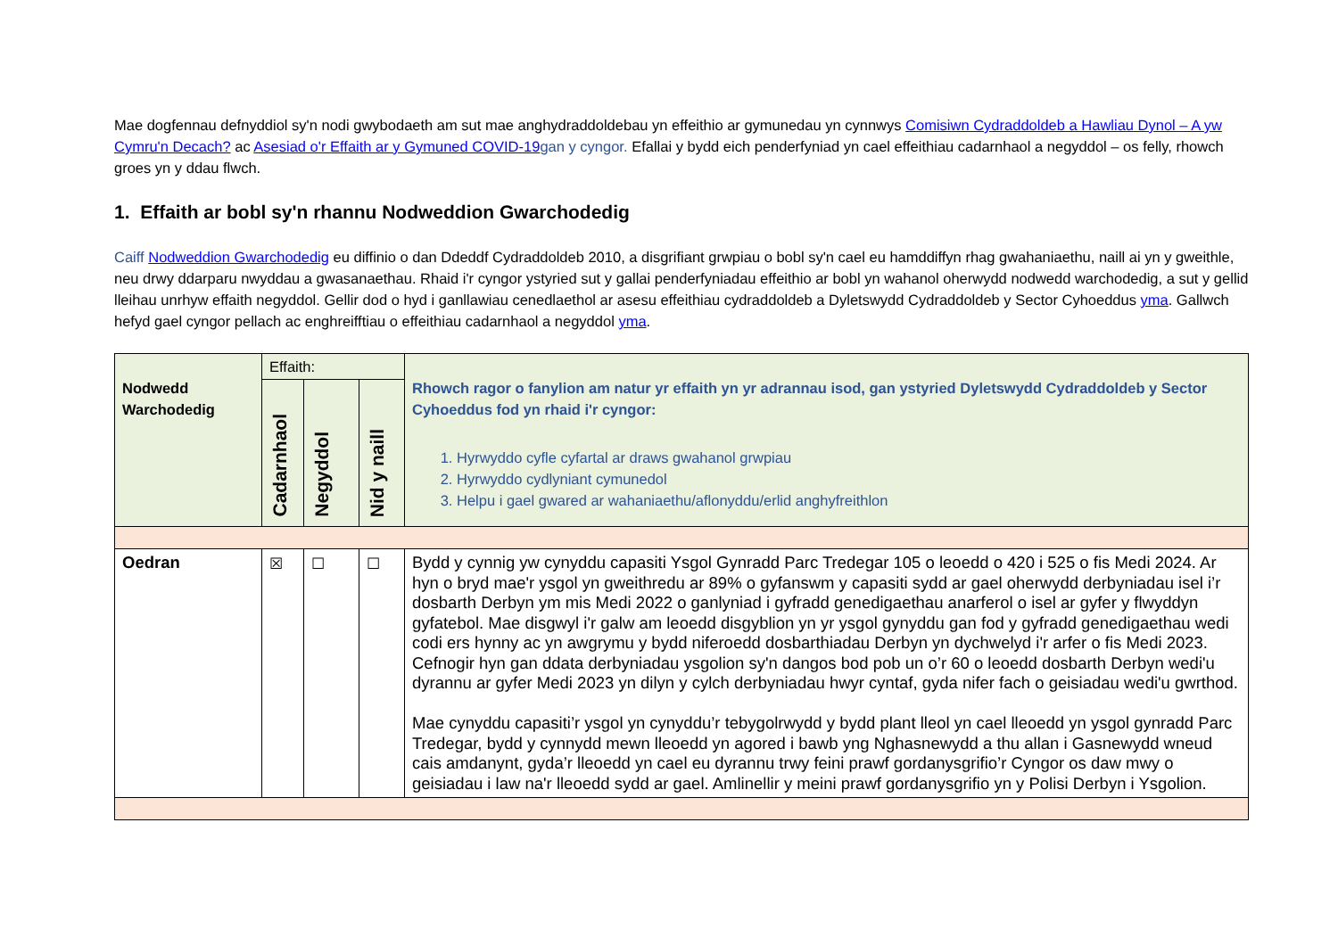Mae dogfennau defnyddiol sy'n nodi gwybodaeth am sut mae anghydraddoldebau yn effeithio ar gymunedau yn cynnwys Comisiwn Cydraddoldeb a Hawliau Dynol – A yw Cymru'n Decach? ac Asesiad o'r Effaith ar y Gymuned COVID-19 gan y cyngor. Efallai y bydd eich penderfyniad yn cael effeithiau cadarnhaol a negyddol – os felly, rhowch groes yn y ddau flwch.
1. Effaith ar bobl sy'n rhannu Nodweddion Gwarchodedig
Caiff Nodweddion Gwarchodedig eu diffinio o dan Ddeddf Cydraddoldeb 2010, a disgrifiant grwpiau o bobl sy'n cael eu hamddiffyn rhag gwahaniaethu, naill ai yn y gweithle, neu drwy ddarparu nwyddau a gwasanaethau. Rhaid i'r cyngor ystyried sut y gallai penderfyniadau effeithio ar bobl yn wahanol oherwydd nodwedd warchodedig, a sut y gellid lleihau unrhyw effaith negyddol. Gellir dod o hyd i ganllawiau cenedlaethol ar asesu effeithiau cydraddoldeb a Dyletswydd Cydraddoldeb y Sector Cyhoeddus yma. Gallwch hefyd gael cyngor pellach ac enghreifftiau o effeithiau cadarnhaol a negyddol yma.
| Nodwedd Warchodedig | Effaith: | | | Rhowch ragor o fanylion am natur yr effaith yn yr adrannau isod, gan ystyried Dyletswydd Cydraddoldeb y Sector Cyhoeddus fod yn rhaid i'r cyngor: 1. Hyrwyddo cyfle cyfartal ar draws gwahanol grwpiau 2. Hyrwyddo cydlyniant cymunedol 3. Helpu i gael gwared ar wahaniaethu/aflonyddu/erlid anghyfreithlon |
| | Cadarnhaol | Negyddol | Nid y naill | |
| Oedran | ☒ | ☐ | ☐ | Bydd y cynnig yw cynyddu capasiti Ysgol Gynradd Parc Tredegar 105 o leoedd o 420 i 525 o fis Medi 2024. Ar hyn o bryd mae'r ysgol yn gweithredu ar 89% o gyfanswm y capasiti sydd ar gael oherwydd derbyniadau isel i’r dosbarth Derbyn ym mis Medi 2022 o ganlyniad i gyfradd genedigaethau anarferol o isel ar gyfer y flwyddyn gyfatebol. Mae disgwyl i'r galw am leoedd disgyblion yn yr ysgol gynyddu gan fod y gyfradd genedigaethau wedi codi ers hynny ac yn awgrymu y bydd niferoedd dosbarthiadau Derbyn yn dychwelyd i'r arfer o fis Medi 2023. Cefnogir hyn gan ddata derbyniadau ysgolion sy'n dangos bod pob un o’r 60 o leoedd dosbarth Derbyn wedi'u dyrannu ar gyfer Medi 2023 yn dilyn y cylch derbyniadau hwyr cyntaf, gyda nifer fach o geisiadau wedi'u gwrthod. Mae cynyddu capasiti’r ysgol yn cynyddu’r tebygolrwydd y bydd plant lleol yn cael lleoedd yn ysgol gynradd Parc Tredegar, bydd y cynnydd mewn lleoedd yn agored i bawb yng Nghasnewydd a thu allan i Gasnewydd wneud cais amdanynt, gyda’r lleoedd yn cael eu dyrannu trwy feini prawf gordanysgrifio’r Cyngor os daw mwy o geisiadau i law na'r lleoedd sydd ar gael. Amlinellir y meini prawf gordanysgrifio yn y Polisi Derbyn i Ysgolion. |